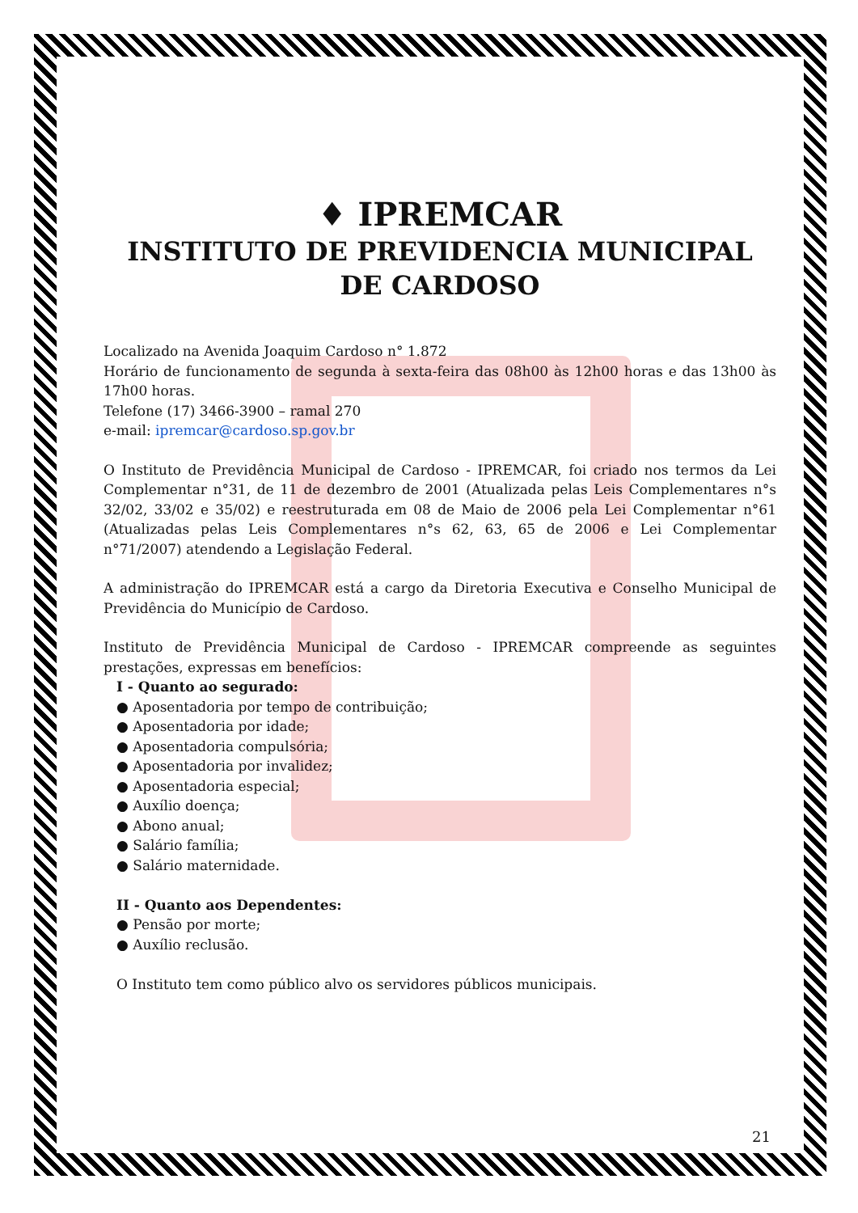♦ IPREMCAR
INSTITUTO DE PREVIDENCIA MUNICIPAL DE CARDOSO
Localizado na Avenida Joaquim Cardoso n° 1.872
Horário de funcionamento de segunda à sexta-feira das 08h00 às 12h00 horas e das 13h00 às 17h00 horas.
Telefone (17) 3466-3900 – ramal 270
e-mail: ipremcar@cardoso.sp.gov.br
O Instituto de Previdência Municipal de Cardoso - IPREMCAR, foi criado nos termos da Lei Complementar n°31, de 11 de dezembro de 2001 (Atualizada pelas Leis Complementares n°s 32/02, 33/02 e 35/02) e reestruturada em 08 de Maio de 2006 pela Lei Complementar n°61 (Atualizadas pelas Leis Complementares n°s 62, 63, 65 de 2006 e Lei Complementar n°71/2007) atendendo a Legislação Federal.
A administração do IPREMCAR está a cargo da Diretoria Executiva e Conselho Municipal de Previdência do Município de Cardoso.
Instituto de Previdência Municipal de Cardoso - IPREMCAR compreende as seguintes prestações, expressas em benefícios:
I - Quanto ao segurado:
● Aposentadoria por tempo de contribuição;
● Aposentadoria por idade;
● Aposentadoria compulsória;
● Aposentadoria por invalidez;
● Aposentadoria especial;
● Auxílio doença;
● Abono anual;
● Salário família;
● Salário maternidade.
II - Quanto aos Dependentes:
● Pensão por morte;
● Auxílio reclusão.
O Instituto tem como público alvo os servidores públicos municipais.
21